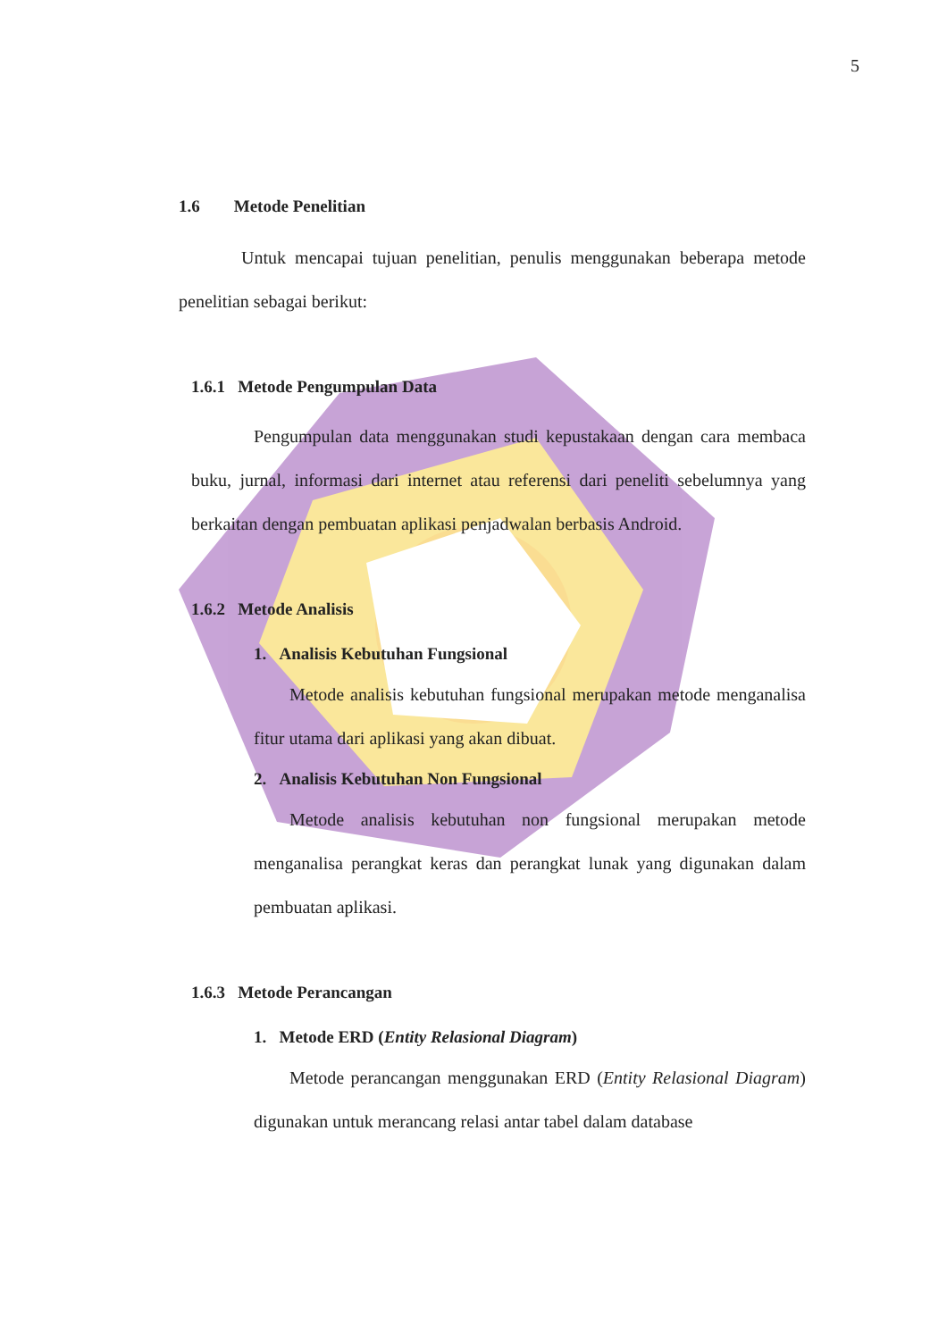5
1.6 Metode Penelitian
Untuk mencapai tujuan penelitian, penulis menggunakan beberapa metode penelitian sebagai berikut:
1.6.1 Metode Pengumpulan Data
Pengumpulan data menggunakan studi kepustakaan dengan cara membaca buku, jurnal, informasi dari internet atau referensi dari peneliti sebelumnya yang berkaitan dengan pembuatan aplikasi penjadwalan berbasis Android.
1.6.2 Metode Analisis
1. Analisis Kebutuhan Fungsional
Metode analisis kebutuhan fungsional merupakan metode menganalisa fitur utama dari aplikasi yang akan dibuat.
2. Analisis Kebutuhan Non Fungsional
Metode analisis kebutuhan non fungsional merupakan metode menganalisa perangkat keras dan perangkat lunak yang digunakan dalam pembuatan aplikasi.
1.6.3 Metode Perancangan
1. Metode ERD (Entity Relasional Diagram)
Metode perancangan menggunakan ERD (Entity Relasional Diagram) digunakan untuk merancang relasi antar tabel dalam database